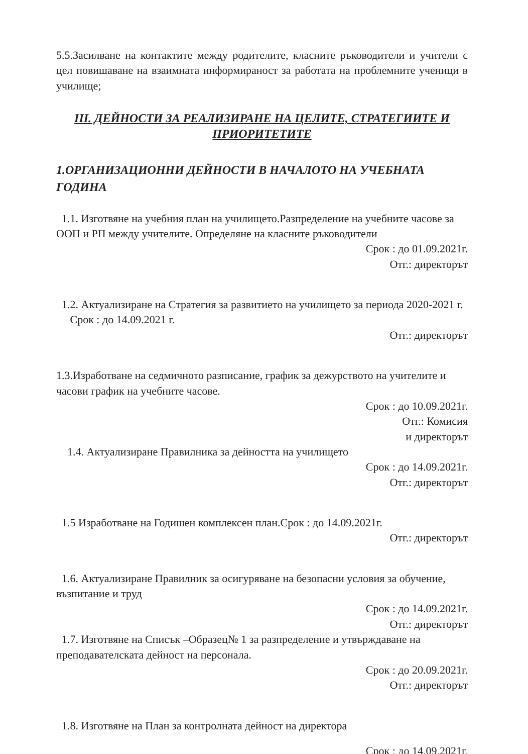5.5.Засилване на контактите между родителите, класните ръководители и учители с цел повишаване на взаимната информираност за работата на проблемните ученици в училище;
III. ДЕЙНОСТИ ЗА РЕАЛИЗИРАНЕ НА ЦЕЛИТЕ, СТРАТЕГИИТЕ И ПРИОРИТЕТИТЕ
1.ОРГАНИЗАЦИОННИ ДЕЙНОСТИ В НАЧАЛОТО НА УЧЕБНАТА ГОДИНА
1.1. Изготвяне на учебния план на училището.Разпределение на учебните часове за ООП и РП между учителите. Определяне на класните ръководители
Срок : до 01.09.2021г.
Отг.: директорът
1.2. Актуализиране на Стратегия за развитието на училището за периода 2020-2021 г. Срок : до 14.09.2021 г.
Отг.: директорът
1.3.Изработване на седмичното разписание, график за дежурството на учителите и часови график на учебните часове.
Срок : до 10.09.2021г.
Отг.: Комисия
и директорът
1.4. Актуализиране Правилника за дейността на училището
Срок : до 14.09.2021г.
Отг.: директорът
1.5 Изработване на Годишен комплексен план.Срок : до 14.09.2021г.
Отг.: директорът
1.6. Актуализиране Правилник за осигуряване на безопасни условия за обучение, възпитание и труд
Срок : до 14.09.2021г.
Отг.: директорът
1.7. Изготвяне на Списък –Образец№ 1 за разпределение и утвърждаване на преподавателската дейност на персонала.
Срок : до 20.09.2021г.
Отг.: директорът
1.8. Изготвяне на План за контролната дейност на директора
Срок : до 14.09.2021г.